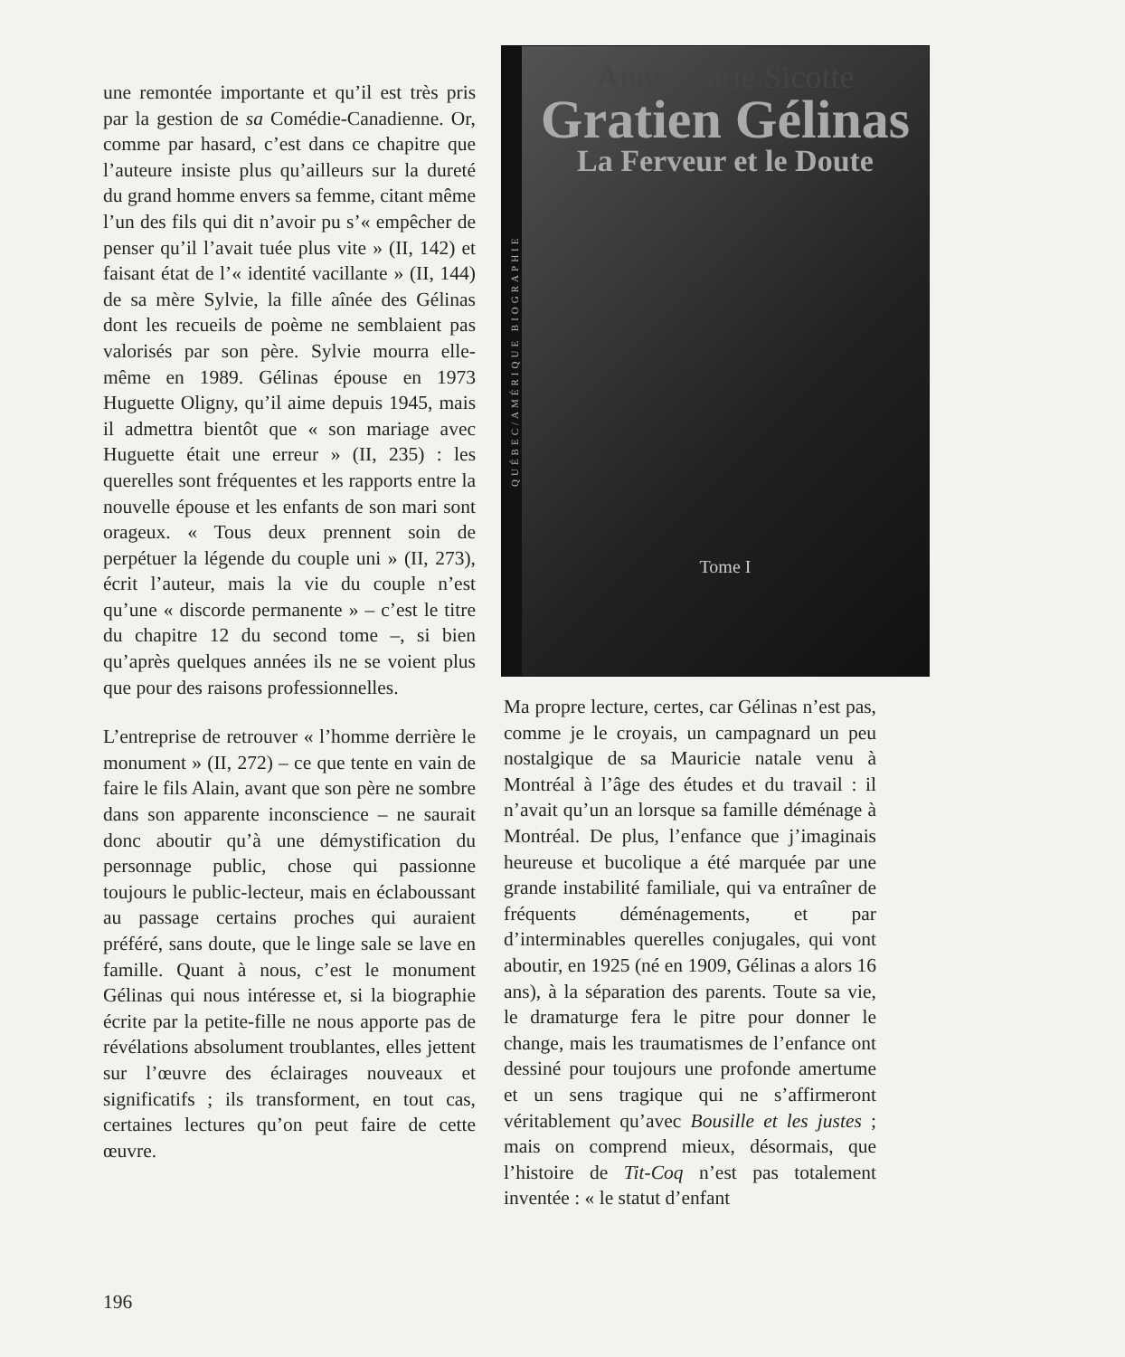une remontée importante et qu’il est très pris par la gestion de sa Comédie-Canadienne. Or, comme par hasard, c’est dans ce chapitre que l’auteure insiste plus qu’ailleurs sur la dureté du grand homme envers sa femme, citant même l’un des fils qui dit n’avoir pu s’« empêcher de penser qu’il l’avait tuée plus vite » (II, 142) et faisant état de l’« identité vacillante » (II, 144) de sa mère Sylvie, la fille aînée des Gélinas dont les recueils de poème ne semblaient pas valorisés par son père. Sylvie mourra elle-même en 1989. Gélinas épouse en 1973 Huguette Oligny, qu’il aime depuis 1945, mais il admettra bientôt que « son mariage avec Huguette était une erreur » (II, 235) : les querelles sont fréquentes et les rapports entre la nouvelle épouse et les enfants de son mari sont orageux. « Tous deux prennent soin de perpétuer la légende du couple uni » (II, 273), écrit l’auteur, mais la vie du couple n’est qu’une « discorde permanente » – c’est le titre du chapitre 12 du second tome –, si bien qu’après quelques années ils ne se voient plus que pour des raisons professionnelles.
L’entreprise de retrouver « l’homme derrière le monument » (II, 272) – ce que tente en vain de faire le fils Alain, avant que son père ne sombre dans son apparente inconscience – ne saurait donc aboutir qu’à une démystification du personnage public, chose qui passionne toujours le public-lecteur, mais en éclaboussant au passage certains proches qui auraient préféré, sans doute, que le linge sale se lave en famille. Quant à nous, c’est le monument Gélinas qui nous intéresse et, si la biographie écrite par la petite-fille ne nous apporte pas de révélations absolument troublantes, elles jettent sur l’œuvre des éclairages nouveaux et significatifs ; ils transforment, en tout cas, certaines lectures qu’on peut faire de cette œuvre.
QUÉBEC/AMÉRIQUE BIOGRAPHIE
Anne-Marie Sicotte
Gratien Gélinas
La Ferveur et le Doute
Tome I
Ma propre lecture, certes, car Gélinas n’est pas, comme je le croyais, un campagnard un peu nostalgique de sa Mauricie natale venu à Montréal à l’âge des études et du travail : il n’avait qu’un an lorsque sa famille déménage à Montréal. De plus, l’enfance que j’imaginais heureuse et bucolique a été marquée par une grande instabilité familiale, qui va entraîner de fréquents déménagements, et par d’interminables querelles conjugales, qui vont aboutir, en 1925 (né en 1909, Gélinas a alors 16 ans), à la séparation des parents. Toute sa vie, le dramaturge fera le pitre pour donner le change, mais les traumatismes de l’enfance ont dessiné pour toujours une profonde amertume et un sens tragique qui ne s’affirmeront véritablement qu’avec Bousille et les justes ; mais on comprend mieux, désormais, que l’histoire de Tit-Coq n’est pas totalement inventée : « le statut d’enfant
196